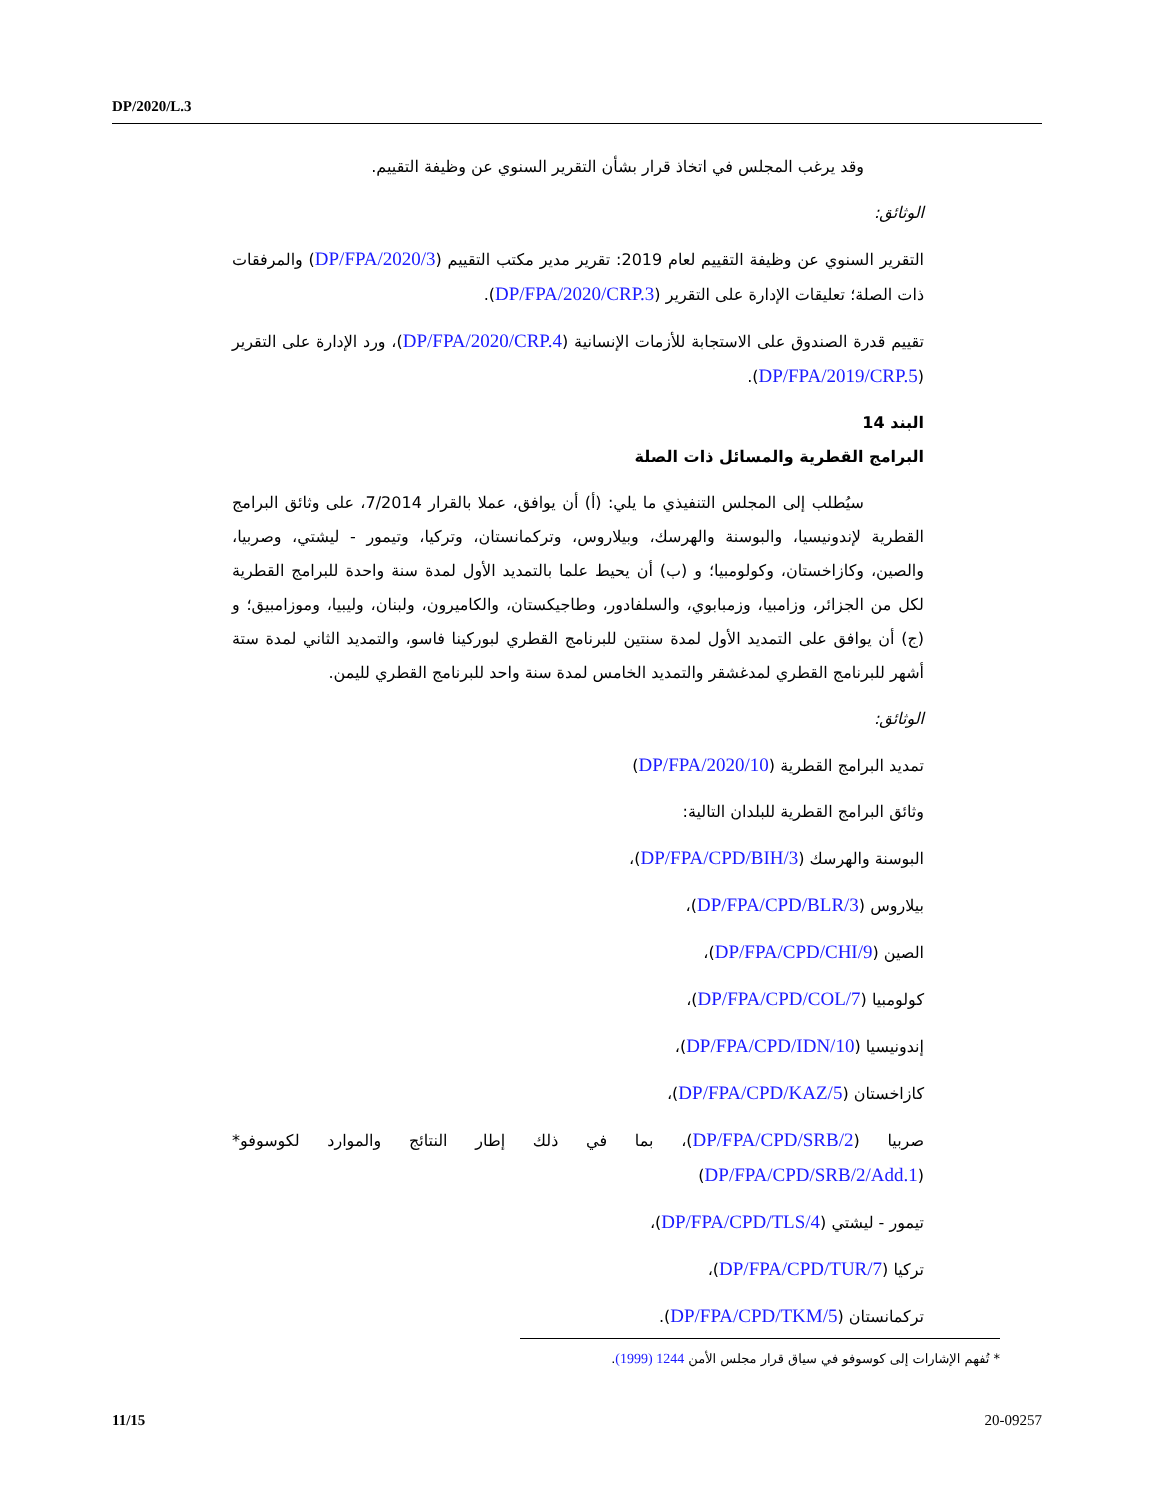DP/2020/L.3
وقد يرغب المجلس في اتخاذ قرار بشأن التقرير السنوي عن وظيفة التقييم.
الوثائق:
التقرير السنوي عن وظيفة التقييم لعام 2019: تقرير مدير مكتب التقييم (DP/FPA/2020/3) والمرفقات ذات الصلة؛ تعليقات الإدارة على التقرير (DP/FPA/2020/CRP.3).
تقييم قدرة الصندوق على الاستجابة للأزمات الإنسانية (DP/FPA/2020/CRP.4)، ورد الإدارة على التقرير (DP/FPA/2019/CRP.5).
البند 14
البرامج القطرية والمسائل ذات الصلة
سيُطلب إلى المجلس التنفيذي ما يلي: (أ) أن يوافق، عملا بالقرار 7/2014، على وثائق البرامج القطرية لإندونيسيا، والبوسنة والهرسك، وبيلاروس، وتركمانستان، وتركيا، وتيمور - ليشتي، وصربيا، والصين، وكازاخستان، وكولومبيا؛ و (ب) أن يحيط علما بالتمديد الأول لمدة سنة واحدة للبرامج القطرية لكل من الجزائر، وزامبيا، وزمبابوي، والسلفادور، وطاجيكستان، والكاميرون، ولبنان، وليبيا، وموزامبيق؛ و (ج) أن يوافق على التمديد الأول لمدة سنتين للبرنامج القطري لبوركينا فاسو، والتمديد الثاني لمدة ستة أشهر للبرنامج القطري لمدغشقر والتمديد الخامس لمدة سنة واحد للبرنامج القطري لليمن.
الوثائق:
تمديد البرامج القطرية (DP/FPA/2020/10)
وثائق البرامج القطرية للبلدان التالية:
البوسنة والهرسك (DP/FPA/CPD/BIH/3)،
بيلاروس (DP/FPA/CPD/BLR/3)،
الصين (DP/FPA/CPD/CHI/9)،
كولومبيا (DP/FPA/CPD/COL/7)،
إندونيسيا (DP/FPA/CPD/IDN/10)،
كازاخستان (DP/FPA/CPD/KAZ/5)،
صربيا (DP/FPA/CPD/SRB/2)، بما في ذلك إطار النتائج والموارد لكوسوفو* (DP/FPA/CPD/SRB/2/Add.1)
تيمور - ليشتي (DP/FPA/CPD/TLS/4)،
تركيا (DP/FPA/CPD/TUR/7)،
تركمانستان (DP/FPA/CPD/TKM/5).
* تُفهم الإشارات إلى كوسوفو في سياق قرار مجلس الأمن 1244 (1999).
11/15 20-09257